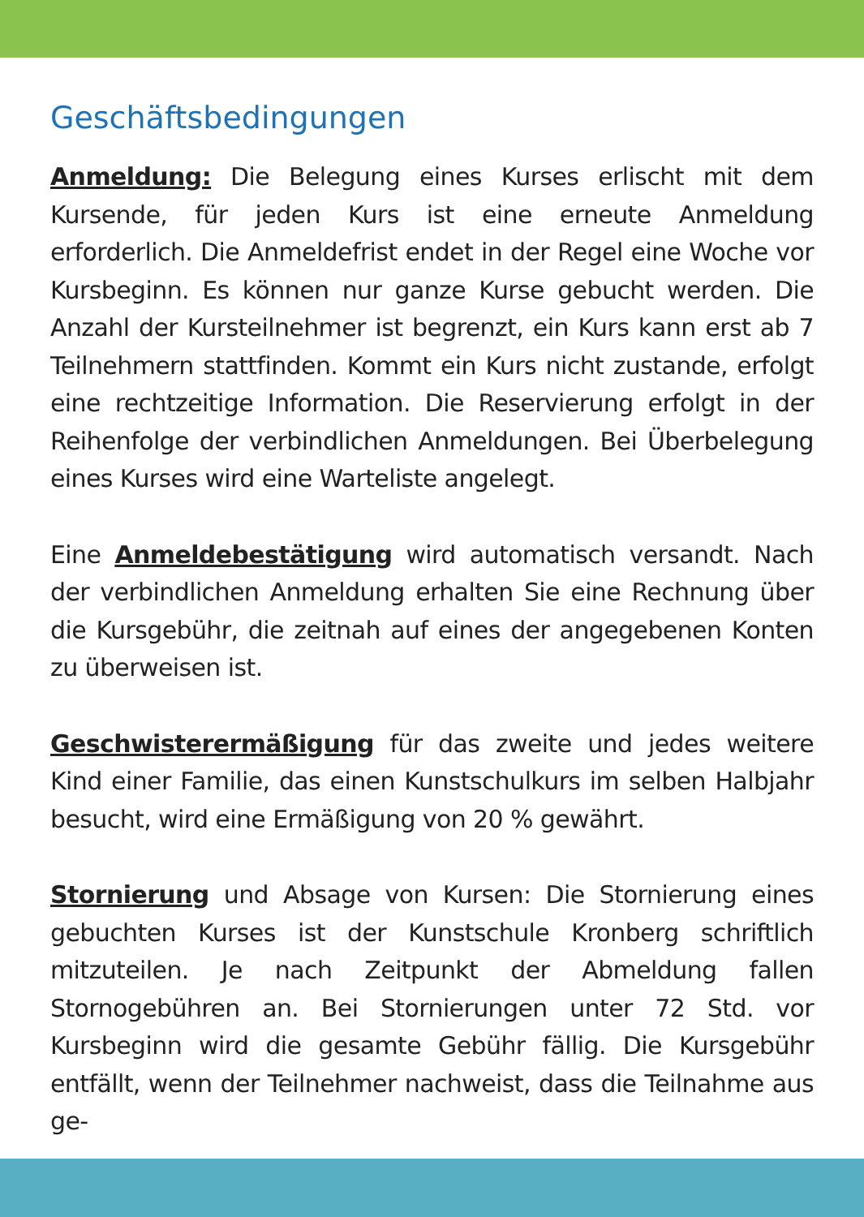Geschäftsbedingungen
Anmeldung: Die Belegung eines Kurses erlischt mit dem Kursende, für jeden Kurs ist eine erneute Anmeldung erforderlich. Die Anmeldefrist endet in der Regel eine Woche vor Kursbeginn. Es können nur ganze Kurse gebucht werden. Die Anzahl der Kursteilnehmer ist begrenzt, ein Kurs kann erst ab 7 Teilnehmern stattfinden. Kommt ein Kurs nicht zustande, erfolgt eine rechtzeitige Information. Die Reservierung erfolgt in der Reihenfolge der verbindlichen Anmeldungen. Bei Überbelegung eines Kurses wird eine Warteliste angelegt.
Eine Anmeldebestätigung wird automatisch versandt. Nach der verbindlichen Anmeldung erhalten Sie eine Rechnung über die Kursgebühr, die zeitnah auf eines der angegebenen Konten zu überweisen ist.
Geschwisterermäßigung für das zweite und jedes weitere Kind einer Familie, das einen Kunstschulkurs im selben Halbjahr besucht, wird eine Ermäßigung von 20 % gewährt.
Stornierung und Absage von Kursen: Die Stornierung eines gebuchten Kurses ist der Kunstschule Kronberg schriftlich mitzuteilen. Je nach Zeitpunkt der Abmeldung fallen Stornogebühren an. Bei Stornierungen unter 72 Std. vor Kursbeginn wird die gesamte Gebühr fällig. Die Kursgebühr entfällt, wenn der Teilnehmer nachweist, dass die Teilnahme aus ge-